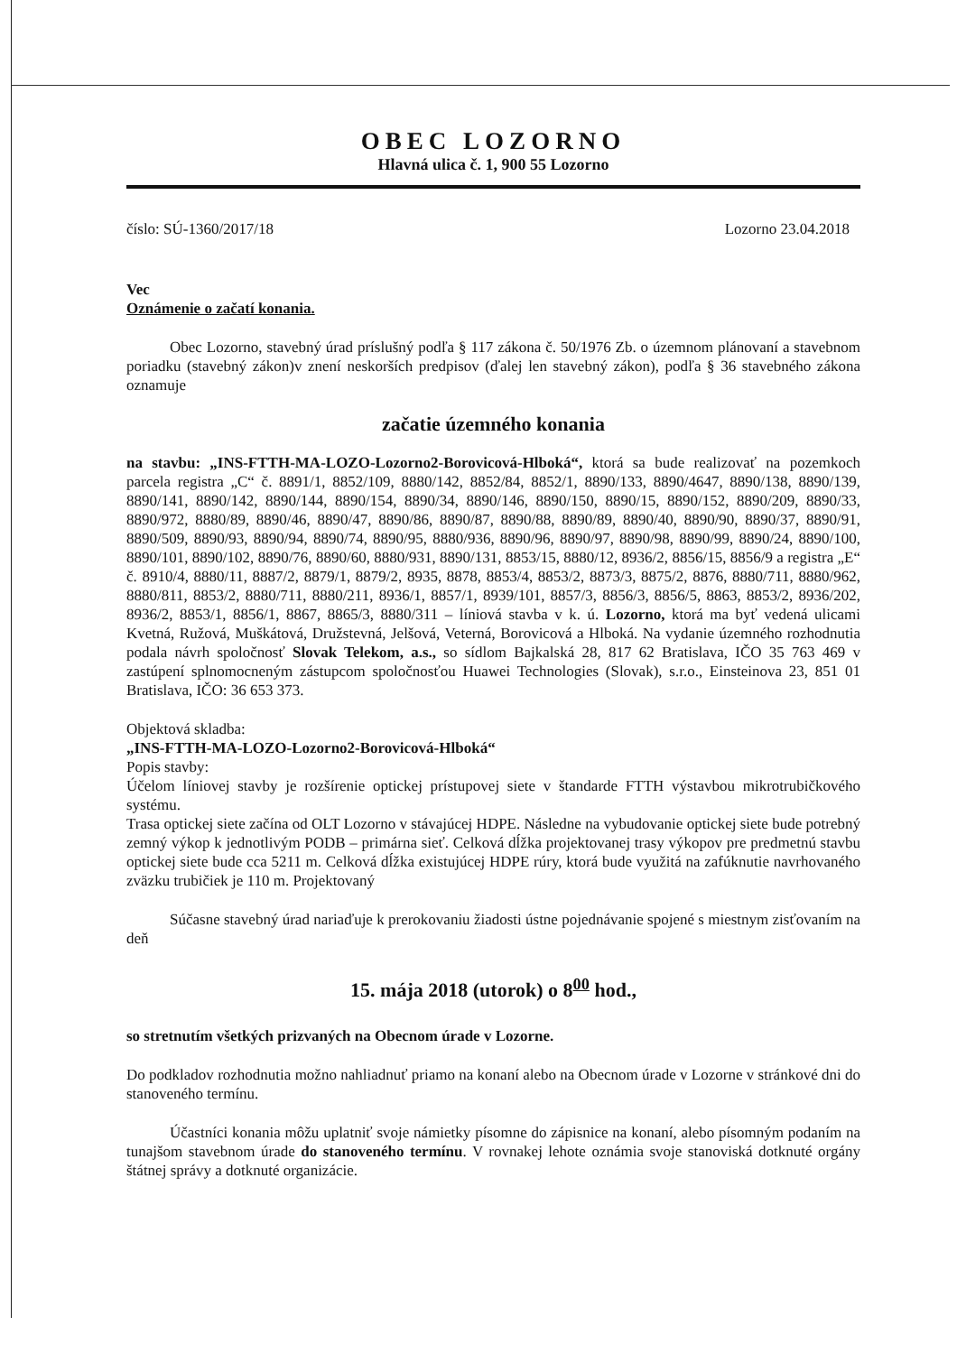OBEC LOZORNO
Hlavná ulica č. 1, 900 55 Lozorno
číslo: SÚ-1360/2017/18 Lozorno 23.04.2018
Vec
Oznámenie o začatí konania.
Obec Lozorno, stavebný úrad príslušný podľa § 117 zákona č. 50/1976 Zb. o územnom plánovaní a stavebnom poriadku (stavebný zákon)v znení neskorších predpisov (ďalej len stavebný zákon), podľa § 36 stavebného zákona oznamuje
začatie územného konania
na stavbu: „INS-FTTH-MA-LOZO-Lozorno2-Borovicová-Hlboká“, ktorá sa bude realizovať na pozemkoch parcela registra „C“ č. 8891/1, 8852/109, 8880/142, 8852/84, 8852/1, 8890/133, 8890/4647, 8890/138, 8890/139, 8890/141, 8890/142, 8890/144, 8890/154, 8890/34, 8890/146, 8890/150, 8890/15, 8890/152, 8890/209, 8890/33, 8890/972, 8880/89, 8890/46, 8890/47, 8890/86, 8890/87, 8890/88, 8890/89, 8890/40, 8890/90, 8890/37, 8890/91, 8890/509, 8890/93, 8890/94, 8890/74, 8890/95, 8880/936, 8890/96, 8890/97, 8890/98, 8890/99, 8890/24, 8890/100, 8890/101, 8890/102, 8890/76, 8890/60, 8880/931, 8890/131, 8853/15, 8880/12, 8936/2, 8856/15, 8856/9 a registra „E“ č. 8910/4, 8880/11, 8887/2, 8879/1, 8879/2, 8935, 8878, 8853/4, 8853/2, 8873/3, 8875/2, 8876, 8880/711, 8880/962, 8880/811, 8853/2, 8880/711, 8880/211, 8936/1, 8857/1, 8939/101, 8857/3, 8856/3, 8856/5, 8863, 8853/2, 8936/202, 8936/2, 8853/1, 8856/1, 8867, 8865/3, 8880/311 – líniová stavba v k. ú. Lozorno, ktorá ma byť vedená ulicami Kvetná, Ružová, Muškátová, Družstevná, Jelšová, Veterná, Borovicová a Hlboká. Na vydanie územného rozhodnutia podala návrh spoločnosť Slovak Telekom, a.s., so sídlom Bajkalská 28, 817 62 Bratislava, IČO 35 763 469 v zastúpení splnomocneným zástupcom spoločnosťou Huawei Technologies (Slovak), s.r.o., Einsteinova 23, 851 01 Bratislava, IČO: 36 653 373.
Objektová skladba:
„INS-FTTH-MA-LOZO-Lozorno2-Borovicová-Hlboká“
Popis stavby:
Účelom líniovej stavby je rozšírenie optickej prístupovej siete v štandarde FTTH výstavbou mikrotrubičkového systému.
Trasa optickej siete začína od OLT Lozorno v stávajúcej HDPE. Následne na vybudovanie optickej siete bude potrebný zemný výkop k jednotlivým PODB – primárna sieť. Celková dĺžka projektovanej trasy výkopov pre predmetnú stavbu optickej siete bude cca 5211 m. Celková dĺžka existujúcej HDPE rúry, ktorá bude využitá na zafúknutie navrhovaného zväzku trubičiek je 110 m. Projektovaný
Súčasne stavebný úrad nariaďuje k prerokovaniu žiadosti ústne pojednávanie spojené s miestnym zisťovaním na deň
15. mája 2018 (utorok) o 8<sup>00</sup> hod.,
so stretnutím všetkých prizvaných na Obecnom úrade v Lozorne.
Do podkladov rozhodnutia možno nahliadnuť priamo na konaní alebo na Obecnom úrade v Lozorne v stránkové dni do stanoveného termínu.
Účastníci konania môžu uplatniť svoje námietky písomne do zápisnice na konaní, alebo písomným podaním na tunajšom stavebnom úrade do stanoveného termínu. V rovnakej lehote oznámia svoje stanoviská dotknuté orgány štátnej správy a dotknuté organizácie.